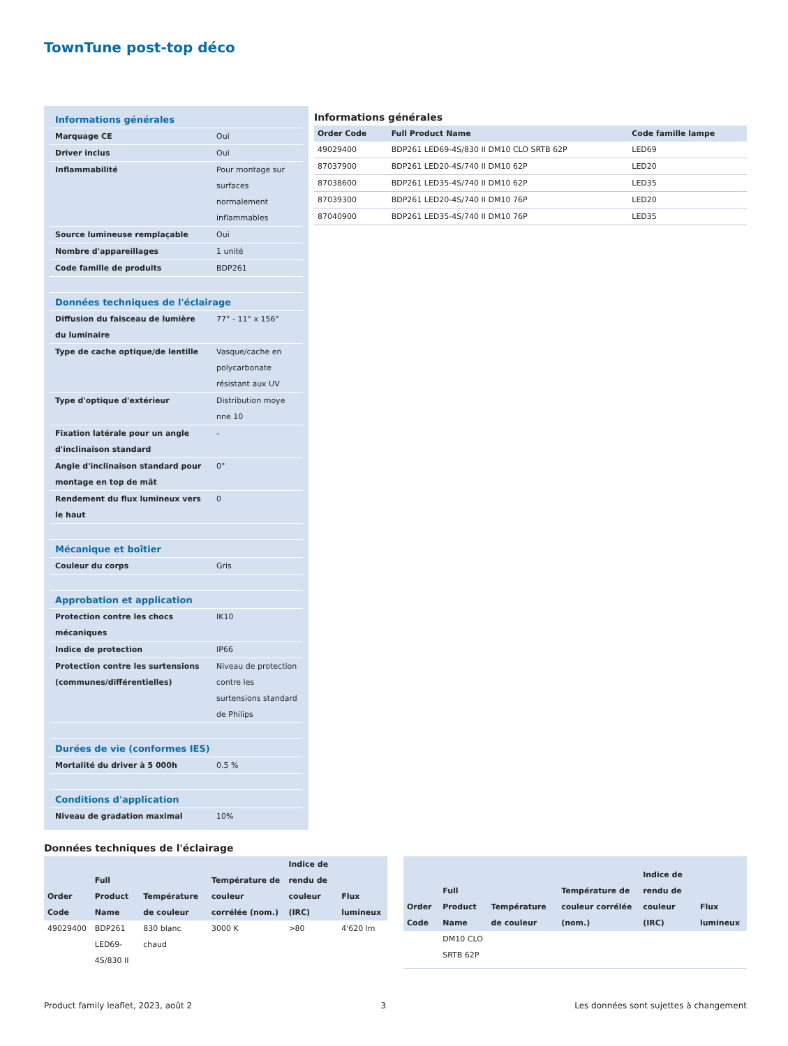TownTune post-top déco
| Informations générales | |
| Marquage CE | Oui |
| Driver inclus | Oui |
| Inflammabilité | Pour montage sur surfaces normalement inflammables |
| Source lumineuse remplaçable | Oui |
| Nombre d'appareillages | 1 unité |
| Code famille de produits | BDP261 |
| Données techniques de l'éclairage | |
| Diffusion du faisceau de lumière du luminaire | 77° - 11° x 156° |
| Type de cache optique/de lentille | Vasque/cache en polycarbonate résistant aux UV |
| Type d'optique d'extérieur | Distribution moye nne 10 |
| Fixation latérale pour un angle d'inclinaison standard | - |
| Angle d'inclinaison standard pour montage en top de mât | 0° |
| Rendement du flux lumineux vers le haut | 0 |
| Mécanique et boîtier | |
| Couleur du corps | Gris |
| Approbation et application | |
| Protection contre les chocs mécaniques | IK10 |
| Indice de protection | IP66 |
| Protection contre les surtensions (communes/différentielles) | Niveau de protection contre les surtensions standard de Philips |
| Durées de vie (conformes IES) | |
| Mortalité du driver à 5 000h | 0.5 % |
| Conditions d'application | |
| Niveau de gradation maximal | 10% |
Informations générales
| Order Code | Full Product Name | Code famille lampe |
| --- | --- | --- |
| 49029400 | BDP261 LED69-4S/830 II DM10 CLO SRTB 62P | LED69 |
| 87037900 | BDP261 LED20-4S/740 II DM10 62P | LED20 |
| 87038600 | BDP261 LED35-4S/740 II DM10 62P | LED35 |
| 87039300 | BDP261 LED20-4S/740 II DM10 76P | LED20 |
| 87040900 | BDP261 LED35-4S/740 II DM10 76P | LED35 |
Données techniques de l'éclairage
| Order Code | Full Product Name | Température de couleur | Température de couleur corrélée (nom.) | Indice de rendu de couleur (IRC) | Flux lumineux |
| --- | --- | --- | --- | --- | --- |
| 49029400 | BDP261 LED69-4S/830 II | 830 blanc chaud | 3000 K | >80 | 4'620 lm |
| Order Code | Full Product Name | Température de couleur | Température de couleur corrélée (nom.) | Indice de rendu de couleur (IRC) | Flux lumineux |
| --- | --- | --- | --- | --- | --- |
| | DM10 CLO SRTB 62P | | | | |
Product family leaflet, 2023, août 2 3 Les données sont sujettes à changement